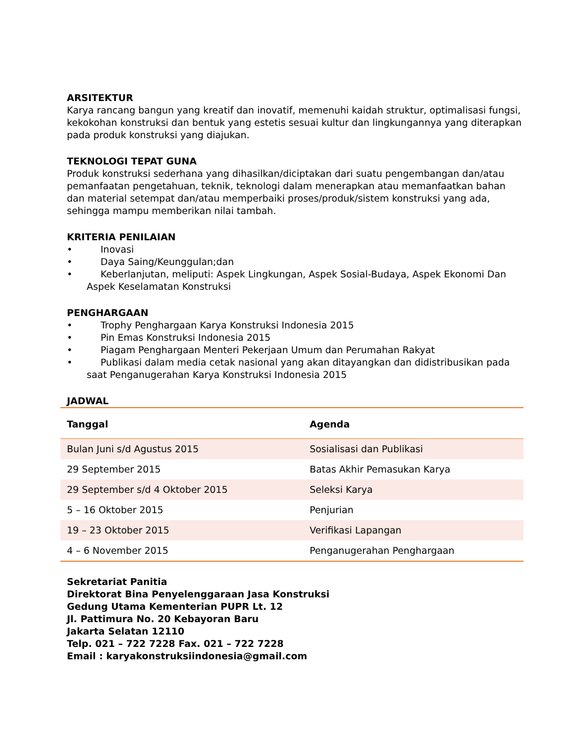ARSITEKTUR
Karya rancang bangun yang kreatif dan inovatif, memenuhi kaidah struktur, optimalisasi fungsi, kekokohan konstruksi dan bentuk yang estetis sesuai kultur dan lingkungannya yang diterapkan pada produk konstruksi yang diajukan.
TEKNOLOGI TEPAT GUNA
Produk konstruksi sederhana yang dihasilkan/diciptakan dari suatu pengembangan dan/atau pemanfaatan pengetahuan, teknik, teknologi dalam menerapkan atau memanfaatkan bahan dan material setempat dan/atau memperbaiki proses/produk/sistem konstruksi yang ada, sehingga mampu memberikan nilai tambah.
KRITERIA PENILAIAN
• Inovasi
• Daya Saing/Keunggulan;dan
• Keberlanjutan, meliputi: Aspek Lingkungan, Aspek Sosial-Budaya, Aspek Ekonomi Dan Aspek Keselamatan Konstruksi
PENGHARGAAN
• Trophy Penghargaan Karya Konstruksi Indonesia 2015
• Pin Emas Konstruksi Indonesia 2015
• Piagam Penghargaan Menteri Pekerjaan Umum dan Perumahan Rakyat
• Publikasi dalam media cetak nasional yang akan ditayangkan dan didistribusikan pada saat Penganugerahan Karya Konstruksi Indonesia 2015
JADWAL
| Tanggal | Agenda |
| --- | --- |
| Bulan Juni s/d Agustus 2015 | Sosialisasi dan Publikasi |
| 29 September 2015 | Batas Akhir Pemasukan Karya |
| 29 September s/d 4 Oktober 2015 | Seleksi Karya |
| 5 – 16 Oktober 2015 | Penjurian |
| 19 – 23 Oktober 2015 | Verifikasi Lapangan |
| 4 – 6 November 2015 | Penganugerahan Penghargaan |
Sekretariat Panitia
Direktorat Bina Penyelenggaraan Jasa Konstruksi
Gedung Utama Kementerian PUPR Lt. 12
Jl. Pattimura No. 20 Kebayoran Baru
Jakarta Selatan 12110
Telp. 021 – 722 7228 Fax. 021 – 722 7228
Email : karyakonstruksiindonesia@gmail.com